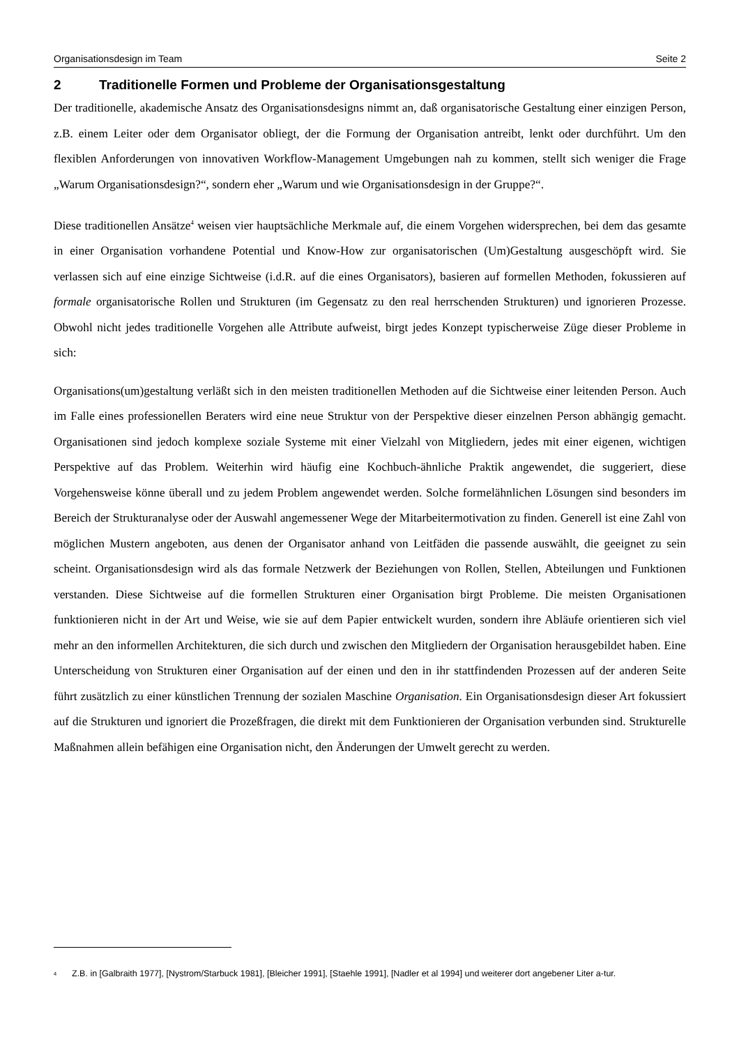Organisationsdesign im Team Seite 2
2 Traditionelle Formen und Probleme der Organisationsgestaltung
Der traditionelle, akademische Ansatz des Organisationsdesigns nimmt an, daß organisatorische Gestaltung einer einzigen Person, z.B. einem Leiter oder dem Organisator obliegt, der die Formung der Organisation antreibt, lenkt oder durchführt. Um den flexiblen Anforderungen von innovativen Workflow-Management Umgebungen nah zu kommen, stellt sich weniger die Frage „Warum Organisationsdesign?“, sondern eher „Warum und wie Organisationsdesign in der Gruppe?“.
Diese traditionellen Ansätze<sup>4</sup> weisen vier hauptsächliche Merkmale auf, die einem Vorgehen widersprechen, bei dem das gesamte in einer Organisation vorhandene Potential und Know-How zur organisatorischen (Um)Gestaltung ausgeschöpft wird. Sie verlassen sich auf eine einzige Sichtweise (i.d.R. auf die eines Organisators), basieren auf formellen Methoden, fokussieren auf formale organisatorische Rollen und Strukturen (im Gegensatz zu den real herrschenden Strukturen) und ignorieren Prozesse. Obwohl nicht jedes traditionelle Vorgehen alle Attribute aufweist, birgt jedes Konzept typischerweise Züge dieser Probleme in sich:
Organisations(um)gestaltung verläßt sich in den meisten traditionellen Methoden auf die Sichtweise einer leitenden Person. Auch im Falle eines professionellen Beraters wird eine neue Struktur von der Perspektive dieser einzelnen Person abhängig gemacht. Organisationen sind jedoch komplexe soziale Systeme mit einer Vielzahl von Mitgliedern, jedes mit einer eigenen, wichtigen Perspektive auf das Problem. Weiterhin wird häufig eine Kochbuch-ähnliche Praktik angewendet, die suggeriert, diese Vorgehensweise könne überall und zu jedem Problem angewendet werden. Solche formelähnlichen Lösungen sind besonders im Bereich der Strukturanalyse oder der Auswahl angemessener Wege der Mitarbeitermotivation zu finden. Generell ist eine Zahl von möglichen Mustern angeboten, aus denen der Organisator anhand von Leitfäden die passende auswählt, die geeignet zu sein scheint. Organisationsdesign wird als das formale Netzwerk der Beziehungen von Rollen, Stellen, Abteilungen und Funktionen verstanden. Diese Sichtweise auf die formellen Strukturen einer Organisation birgt Probleme. Die meisten Organisationen funktionieren nicht in der Art und Weise, wie sie auf dem Papier entwickelt wurden, sondern ihre Abläufe orientieren sich viel mehr an den informellen Architekturen, die sich durch und zwischen den Mitgliedern der Organisation herausgebildet haben. Eine Unterscheidung von Strukturen einer Organisation auf der einen und den in ihr stattfindenden Prozessen auf der anderen Seite führt zusätzlich zu einer künstlichen Trennung der sozialen Maschine Organisation. Ein Organisationsdesign dieser Art fokussiert auf die Strukturen und ignoriert die Prozeßfragen, die direkt mit dem Funktionieren der Organisation verbunden sind. Strukturelle Maßnahmen allein befähigen eine Organisation nicht, den Änderungen der Umwelt gerecht zu werden.
<sup>4</sup> Z.B. in [Galbraith 1977], [Nystrom/Starbuck 1981], [Bleicher 1991], [Staehle 1991], [Nadler et al 1994] und weiterer dort angebener Liter a-tur.